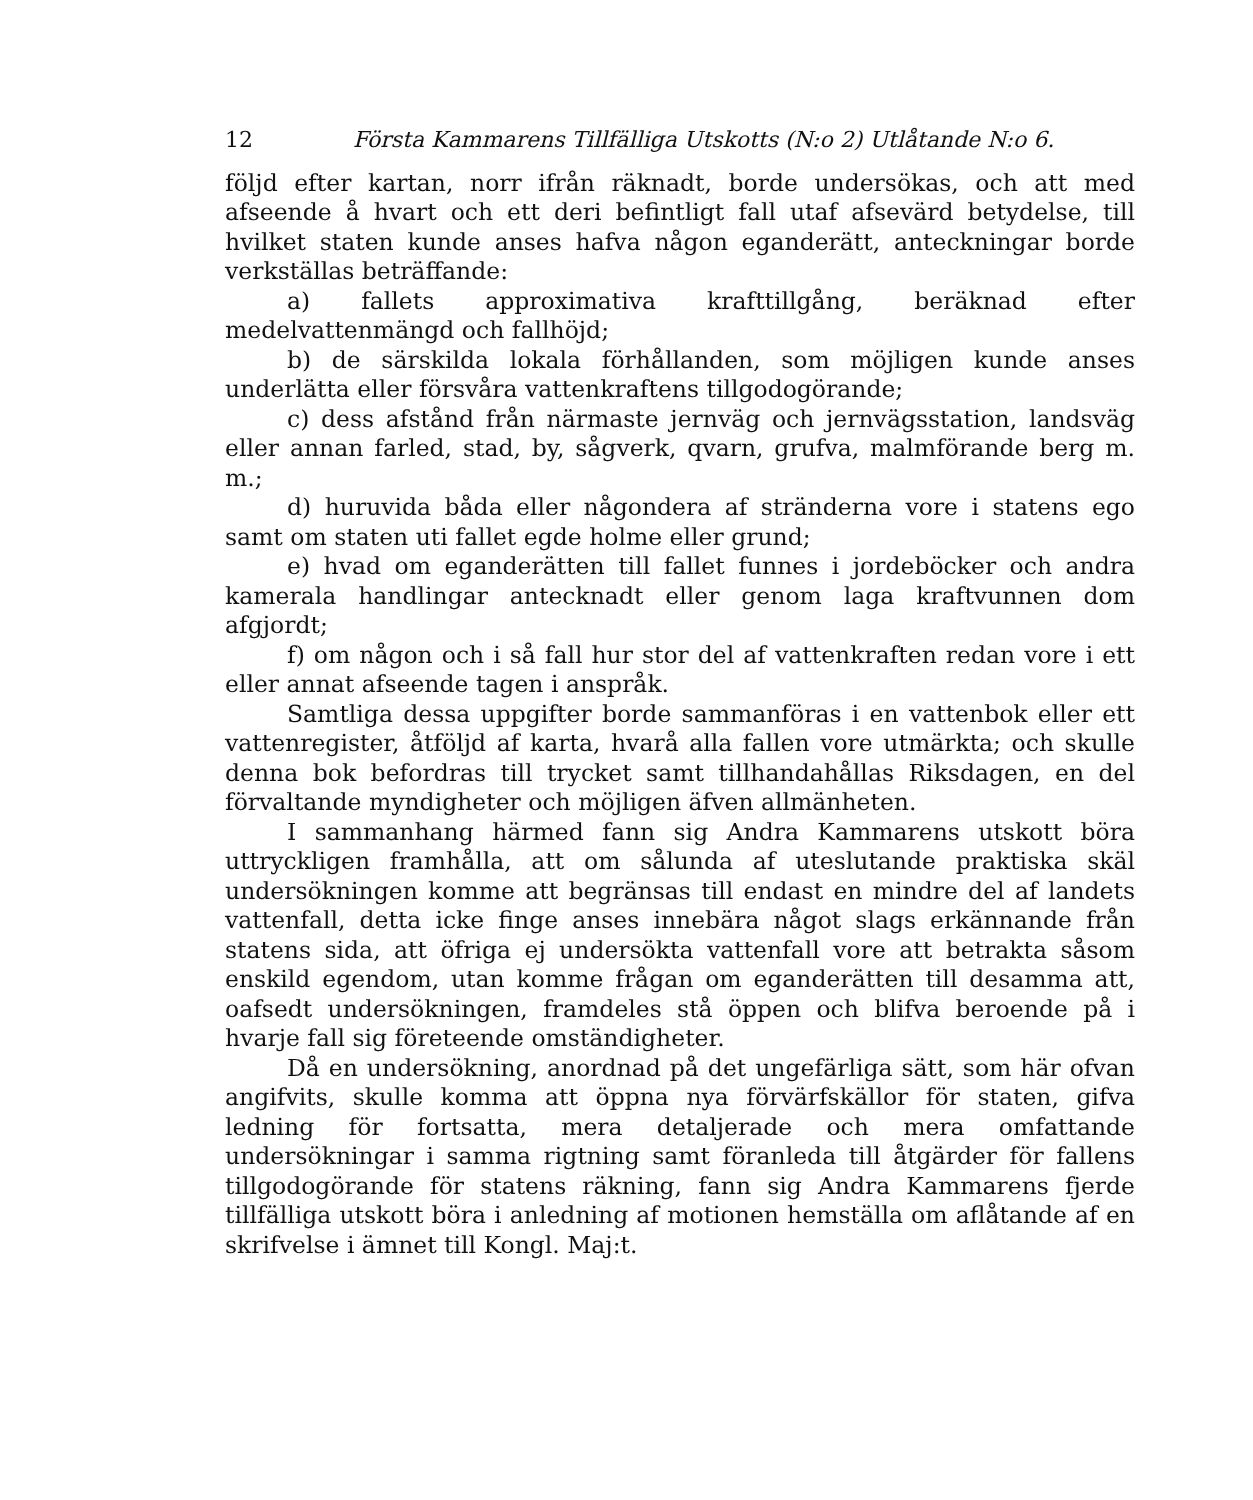12 Första Kammarens Tillfälliga Utskotts (N:o 2) Utlåtande N:o 6.
följd efter kartan, norr ifrån räknadt, borde undersökas, och att med afseende å hvart och ett deri befintligt fall utaf afsevärd betydelse, till hvilket staten kunde anses hafva någon eganderätt, anteckningar borde verkställas beträffande:
a) fallets approximativa krafttillgång, beräknad efter medelvattenmängd och fallhöjd;
b) de särskilda lokala förhållanden, som möjligen kunde anses underlätta eller försvåra vattenkraftens tillgodogörande;
c) dess afstånd från närmaste jernväg och jernvägsstation, landsväg eller annan farled, stad, by, sågverk, qvarn, grufva, malmförande berg m. m.;
d) huruvida båda eller någondera af stränderna vore i statens ego samt om staten uti fallet egde holme eller grund;
e) hvad om eganderätten till fallet funnes i jordeböcker och andra kamerala handlingar antecknadt eller genom laga kraftvunnen dom afgjordt;
f) om någon och i så fall hur stor del af vattenkraften redan vore i ett eller annat afseende tagen i anspråk.
Samtliga dessa uppgifter borde sammanföras i en vattenbok eller ett vattenregister, åtföljd af karta, hvarå alla fallen vore utmärkta; och skulle denna bok befordras till trycket samt tillhandahållas Riksdagen, en del förvaltande myndigheter och möjligen äfven allmänheten.
I sammanhang härmed fann sig Andra Kammarens utskott böra uttryckligen framhålla, att om sålunda af uteslutande praktiska skäl undersökningen komme att begränsas till endast en mindre del af landets vattenfall, detta icke finge anses innebära något slags erkännande från statens sida, att öfriga ej undersökta vattenfall vore att betrakta såsom enskild egendom, utan komme frågan om eganderätten till desamma att, oafsedt undersökningen, framdeles stå öppen och blifva beroende på i hvarje fall sig företeende omständigheter.
Då en undersökning, anordnad på det ungefärliga sätt, som här ofvan angifvits, skulle komma att öppna nya förvärfskällor för staten, gifva ledning för fortsatta, mera detaljerade och mera omfattande undersökningar i samma rigtning samt föranleda till åtgärder för fallens tillgodogörande för statens räkning, fann sig Andra Kammarens fjerde tillfälliga utskott böra i anledning af motionen hemställa om aflåtande af en skrifvelse i ämnet till Kongl. Maj:t.